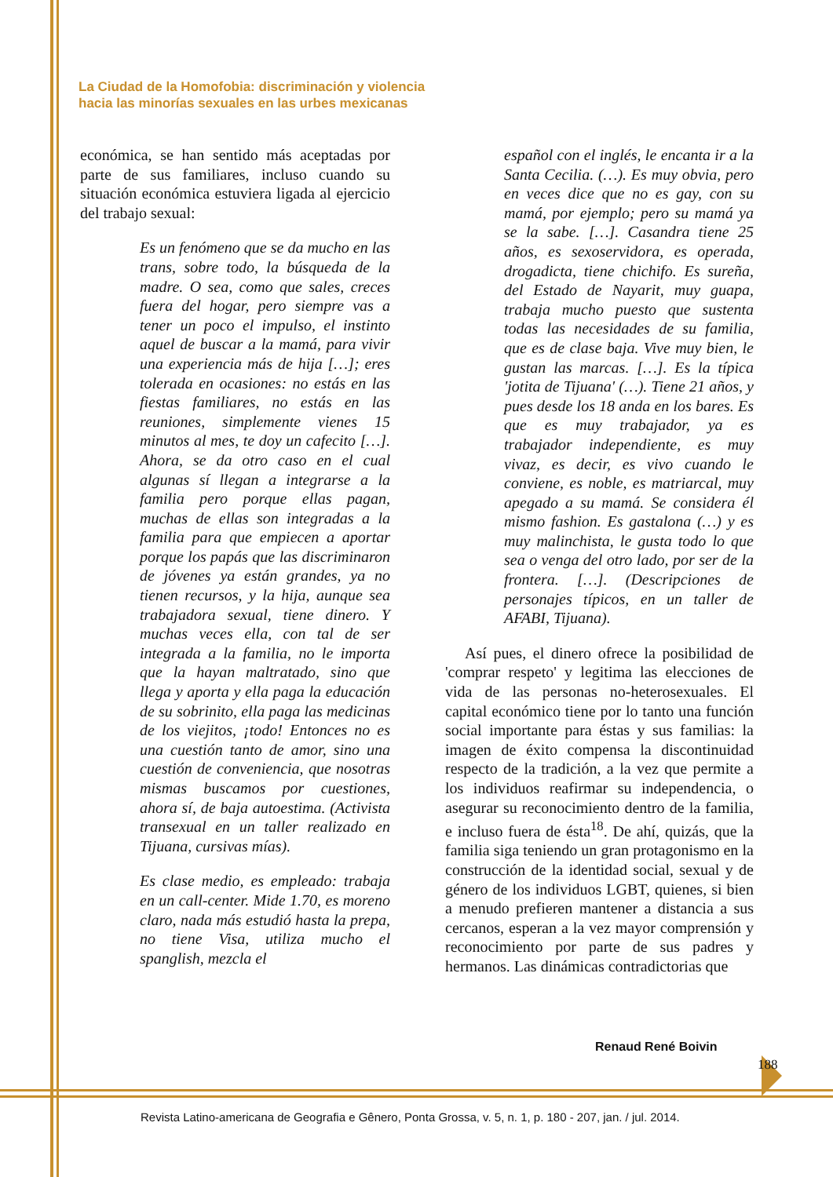La Ciudad de la Homofobia: discriminación y violencia
hacia las minorías sexuales en las urbes mexicanas
económica, se han sentido más aceptadas por parte de sus familiares, incluso cuando su situación económica estuviera ligada al ejercicio del trabajo sexual:
Es un fenómeno que se da mucho en las trans, sobre todo, la búsqueda de la madre. O sea, como que sales, creces fuera del hogar, pero siempre vas a tener un poco el impulso, el instinto aquel de buscar a la mamá, para vivir una experiencia más de hija […]; eres tolerada en ocasiones: no estás en las fiestas familiares, no estás en las reuniones, simplemente vienes 15 minutos al mes, te doy un cafecito […]. Ahora, se da otro caso en el cual algunas sí llegan a integrarse a la familia pero porque ellas pagan, muchas de ellas son integradas a la familia para que empiecen a aportar porque los papás que las discriminaron de jóvenes ya están grandes, ya no tienen recursos, y la hija, aunque sea trabajadora sexual, tiene dinero. Y muchas veces ella, con tal de ser integrada a la familia, no le importa que la hayan maltratado, sino que llega y aporta y ella paga la educación de su sobrinito, ella paga las medicinas de los viejitos, ¡todo! Entonces no es una cuestión tanto de amor, sino una cuestión de conveniencia, que nosotras mismas buscamos por cuestiones, ahora sí, de baja autoestima. (Activista transexual en un taller realizado en Tijuana, cursivas mías).
Es clase medio, es empleado: trabaja en un call-center. Mide 1.70, es moreno claro, nada más estudió hasta la prepa, no tiene Visa, utiliza mucho el spanglish, mezcla el
español con el inglés, le encanta ir a la Santa Cecilia. (…). Es muy obvia, pero en veces dice que no es gay, con su mamá, por ejemplo; pero su mamá ya se la sabe. […]. Casandra tiene 25 años, es sexoservidora, es operada, drogadicta, tiene chichifo. Es sureña, del Estado de Nayarit, muy guapa, trabaja mucho puesto que sustenta todas las necesidades de su familia, que es de clase baja. Vive muy bien, le gustan las marcas. […]. Es la típica 'jotita de Tijuana' (…). Tiene 21 años, y pues desde los 18 anda en los bares. Es que es muy trabajador, ya es trabajador independiente, es muy vivaz, es decir, es vivo cuando le conviene, es noble, es matriarcal, muy apegado a su mamá. Se considera él mismo fashion. Es gastalona (…) y es muy malinchista, le gusta todo lo que sea o venga del otro lado, por ser de la frontera. […]. (Descripciones de personajes típicos, en un taller de AFABI, Tijuana).
Así pues, el dinero ofrece la posibilidad de 'comprar respeto' y legitima las elecciones de vida de las personas no-heterosexuales. El capital económico tiene por lo tanto una función social importante para éstas y sus familias: la imagen de éxito compensa la discontinuidad respecto de la tradición, a la vez que permite a los individuos reafirmar su independencia, o asegurar su reconocimiento dentro de la familia, e incluso fuera de ésta<sup>18</sup>. De ahí, quizás, que la familia siga teniendo un gran protagonismo en la construcción de la identidad social, sexual y de género de los individuos LGBT, quienes, si bien a menudo prefieren mantener a distancia a sus cercanos, esperan a la vez mayor comprensión y reconocimiento por parte de sus padres y hermanos. Las dinámicas contradictorias que
Renaud René Boivin
188
Revista Latino-americana de Geografia e Gênero, Ponta Grossa, v. 5, n. 1, p. 180 - 207, jan. / jul. 2014.